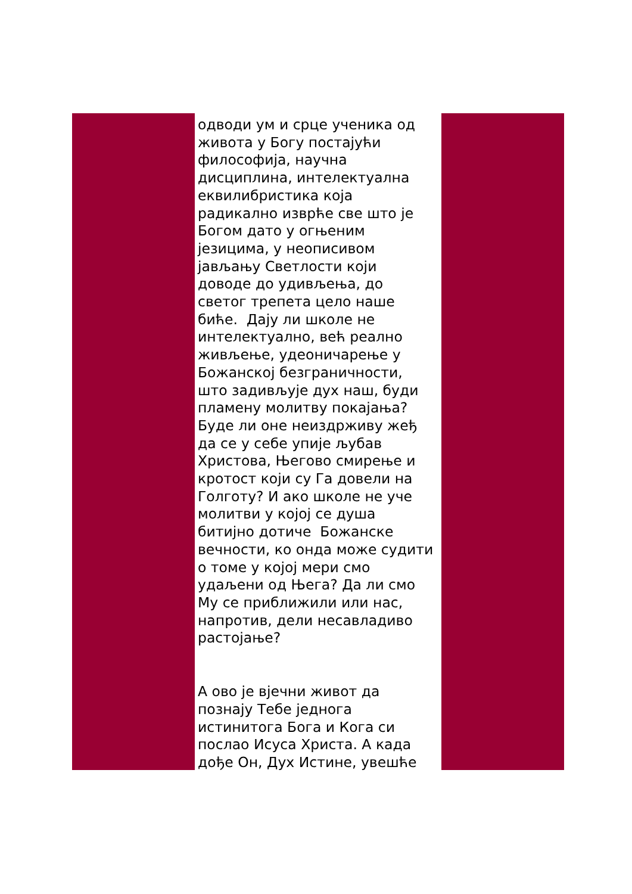одводи ум и срце ученика од
живота у Богу постајући
философија, научна
дисциплина, интелектуална
еквилибристика која
радикално изврће све што је
Богом дато у огњеним
језицима, у неописивом
јављању Светлости који
доводе до удивљења, до
светог трепета цело наше
биће. Дају ли школе не
интелектуално, већ реално
живљење, удеоничарење у
Божанској безграничности,
што задивљује дух наш, буди
пламену молитву покајања?
Буде ли оне неиздрживу жеђ
да се у себе упије љубав
Христова, Његово смирење и
кротост који су Га довели на
Голготу? И ако школе не уче
молитви у којој се душа
битијно дотиче Божанске
вечности, ко онда може судити
о томе у којој мери смо
удаљени од Њега? Да ли смо
Му се приближили или нас,
напротив, дели несавладиво
растојање?
А ово је вјечни живот да
познају Тебе једнога
истинитога Бога и Кога си
послао Исуса Христа. А када
дође Он, Дух Истине, увешће